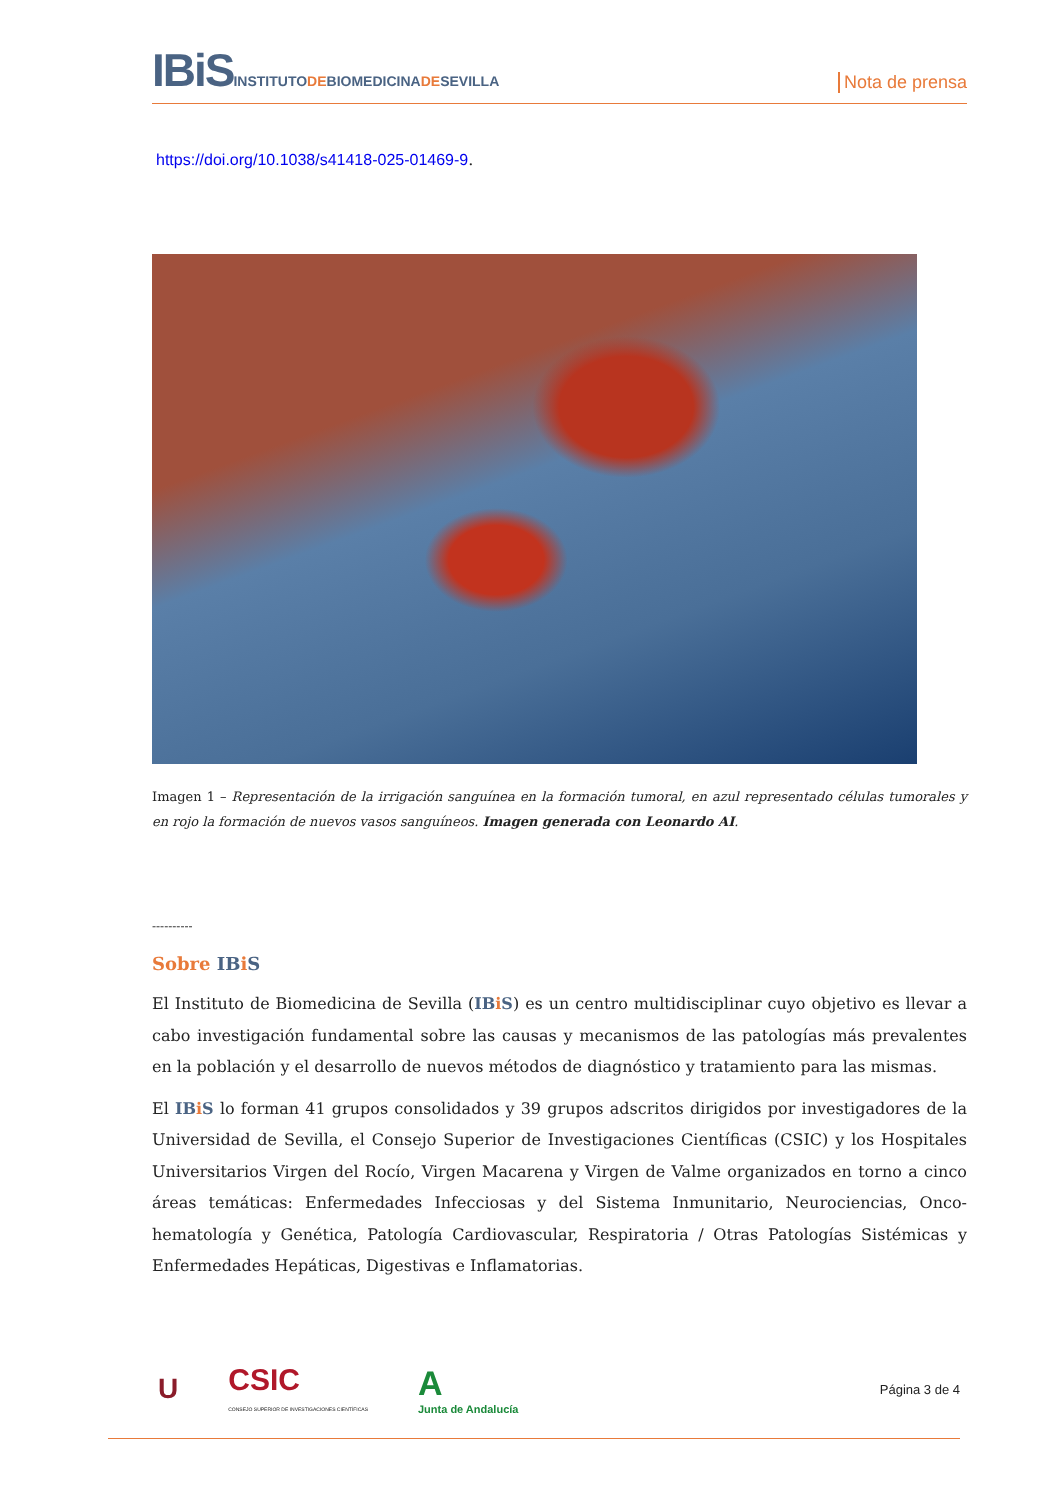IBiS INSTITUTODEBIOMEDICINADESEVILLA
Nota de prensa
https://doi.org/10.1038/s41418-025-01469-9.
Imagen 1 – Representación de la irrigación sanguínea en la formación tumoral, en azul representado células tumorales y en rojo la formación de nuevos vasos sanguíneos. Imagen generada con Leonardo AI.
----------
Sobre IBi S
El Instituto de Biomedicina de Sevilla (IBi S) es un centro multidisciplinar cuyo objetivo es llevar a cabo investigación fundamental sobre las causas y mecanismos de las patologías más prevalentes en la población y el desarrollo de nuevos métodos de diagnóstico y tratamiento para las mismas.
El IBi S lo forman 41 grupos consolidados y 39 grupos adscritos dirigidos por investigadores de la Universidad de Sevilla, el Consejo Superior de Investigaciones Científicas (CSIC) y los Hospitales Universitarios Virgen del Rocío, Virgen Macarena y Virgen de Valme organizados en torno a cinco áreas temáticas: Enfermedades Infecciosas y del Sistema Inmunitario, Neurociencias, Onco-hematología y Genética, Patología Cardiovascular, Respiratoria / Otras Patologías Sistémicas y Enfermedades Hepáticas, Digestivas e Inflamatorias.
U
CSIC
CONSEJO SUPERIOR DE INVESTIGACIONES CIENTÍFICAS
A
Junta de Andalucía
Página 3 de 4